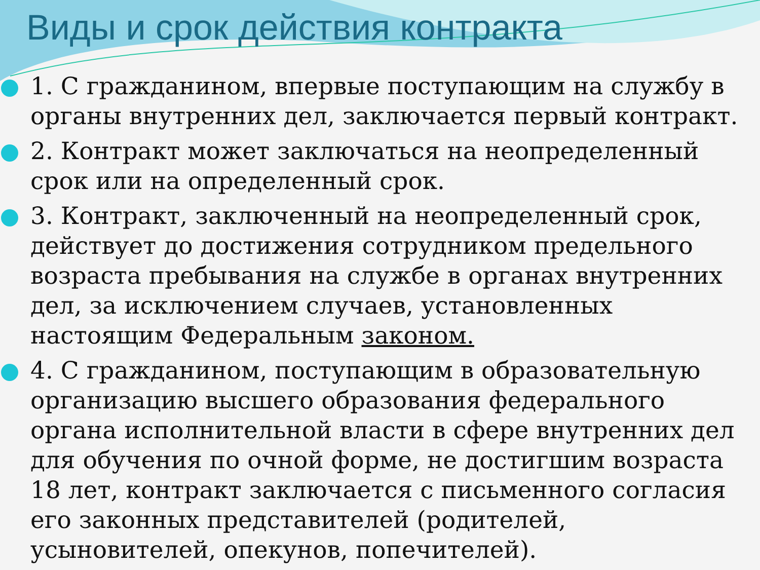Виды и срок действия контракта
1. С гражданином, впервые поступающим на службу в органы внутренних дел, заключается первый контракт.
2. Контракт может заключаться на неопределенный срок или на определенный срок.
3. Контракт, заключенный на неопределенный срок, действует до достижения сотрудником предельного возраста пребывания на службе в органах внутренних дел, за исключением случаев, установленных настоящим Федеральным законом.
4. С гражданином, поступающим в образовательную организацию высшего образования федерального органа исполнительной власти в сфере внутренних дел для обучения по очной форме, не достигшим возраста 18 лет, контракт заключается с письменного согласия его законных представителей (родителей, усыновителей, опекунов, попечителей).